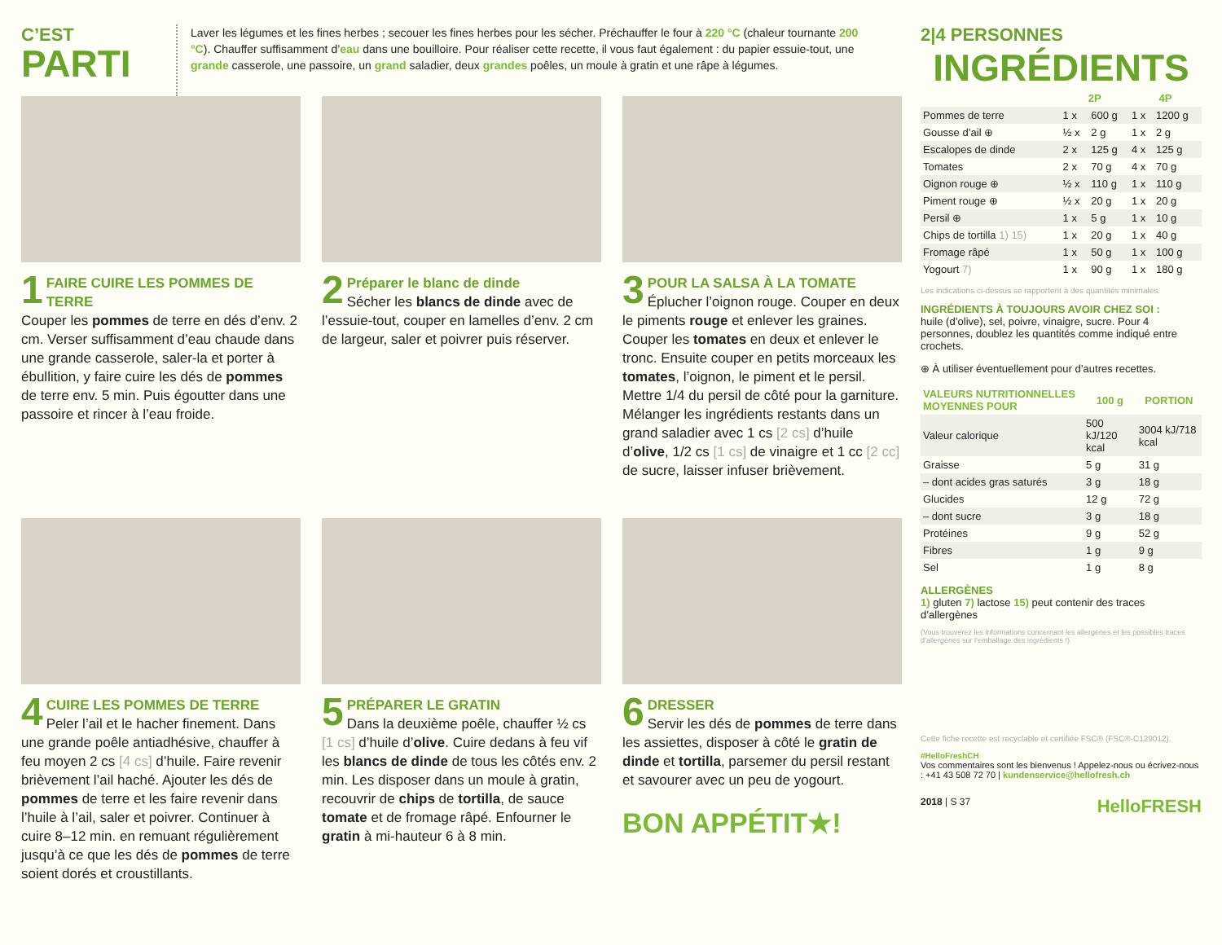C’EST
PARTI
Laver les légumes et les fines herbes ; secouer les fines herbes pour les sécher. Préchauffer le four à 220 °C (chaleur tournante 200 °C). Chauffer suffisamment d’eau dans une bouilloire. Pour réaliser cette recette, il vous faut également : du papier essuie-tout, une grande casserole, une passoire, un grand saladier, deux grandes poêles, un moule à gratin et une râpe à légumes.
1 FAIRE CUIRE LES POMMES DE TERRE
Couper les pommes de terre en dés d’env. 2 cm. Verser suffisamment d’eau chaude dans une grande casserole, saler-la et porter à ébullition, y faire cuire les dés de pommes de terre env. 5 min. Puis égoutter dans une passoire et rincer à l’eau froide.
2 Préparer le blanc de dinde
Sécher les blancs de dinde avec de l’essuie-tout, couper en lamelles d’env. 2 cm de largeur, saler et poivrer puis réserver.
3 POUR LA SALSA À LA TOMATE
Éplucher l’oignon rouge. Couper en deux le piments rouge et enlever les graines. Couper les tomates en deux et enlever le tronc. Ensuite couper en petits morceaux les tomates, l’oignon, le piment et le persil. Mettre 1/4 du persil de côté pour la garniture. Mélanger les ingrédients restants dans un grand saladier avec 1 cs [2 cs] d’huile d’olive, 1/2 cs [1 cs] de vinaigre et 1 cc [2 cc] de sucre, laisser infuser brièvement.
4 CUIRE LES POMMES DE TERRE
Peler l’ail et le hacher finement. Dans une grande poêle antiadhésive, chauffer à feu moyen 2 cs [4 cs] d’huile. Faire revenir brièvement l’ail haché. Ajouter les dés de pommes de terre et les faire revenir dans l’huile à l’ail, saler et poivrer. Continuer à cuire 8–12 min. en remuant régulièrement jusqu’à ce que les dés de pommes de terre soient dorés et croustillants.
5 PRÉPARER LE GRATIN
Dans la deuxième poêle, chauffer ½ cs [1 cs] d’huile d’olive. Cuire dedans à feu vif les blancs de dinde de tous les côtés env. 2 min. Les disposer dans un moule à gratin, recouvrir de chips de tortilla, de sauce tomate et de fromage râpé. Enfourner le gratin à mi-hauteur 6 à 8 min.
6 DRESSER
Servir les dés de pommes de terre dans les assiettes, disposer à côté le gratin de dinde et tortilla, parsemer du persil restant et savourer avec un peu de yogourt.
BON APPÉTIT★!
2|4 PERSONNES
INGRÉDIENTS
| | 2P | | 4P | |
| --- | --- | --- | --- | --- |
| Pommes de terre | 1 x | 600 g | 1 x | 1200 g |
| Gousse d’ail ⊕ | ½ x | 2 g | 1 x | 2 g |
| Escalopes de dinde | 2 x | 125 g | 4 x | 125 g |
| Tomates | 2 x | 70 g | 4 x | 70 g |
| Oignon rouge ⊕ | ½ x | 110 g | 1 x | 110 g |
| Piment rouge ⊕ | ½ x | 20 g | 1 x | 20 g |
| Persil ⊕ | 1 x | 5 g | 1 x | 10 g |
| Chips de tortilla 1) 15) | 1 x | 20 g | 1 x | 40 g |
| Fromage râpé | 1 x | 50 g | 1 x | 100 g |
| Yogourt 7) | 1 x | 90 g | 1 x | 180 g |
Les indications ci-dessus se rapportent à des quantités minimales.
INGRÉDIENTS À TOUJOURS AVOIR CHEZ SOI :
huile (d’olive), sel, poivre, vinaigre, sucre. Pour 4 personnes, doublez les quantités comme indiqué entre crochets.
⊕ À utiliser éventuellement pour d’autres recettes.
| VALEURS NUTRITIONNELLES MOYENNES POUR | 100 g | PORTION |
| --- | --- | --- |
| Valeur calorique | 500 kJ/120 kcal | 3004 kJ/718 kcal |
| Graisse | 5 g | 31 g |
| – dont acides gras saturés | 3 g | 18 g |
| Glucides | 12 g | 72 g |
| – dont sucre | 3 g | 18 g |
| Protéines | 9 g | 52 g |
| Fibres | 1 g | 9 g |
| Sel | 1 g | 8 g |
ALLERGÈNES
1) gluten 7) lactose 15) peut contenir des traces d’allergènes
(Vous trouverez les informations concernant les allergènes et les possibles traces d’allergènes sur l’emballage des ingrédients !)
Cette fiche recette est recyclable et certifiée FSC® (FSC®-C129012).
#HelloFreshCH
Vos commentaires sont les bienvenus ! Appelez-nous ou écrivez-nous : +41 43 508 72 70 | kundenservice@hellofresh.ch
2018 | S 37 HelloFRESH